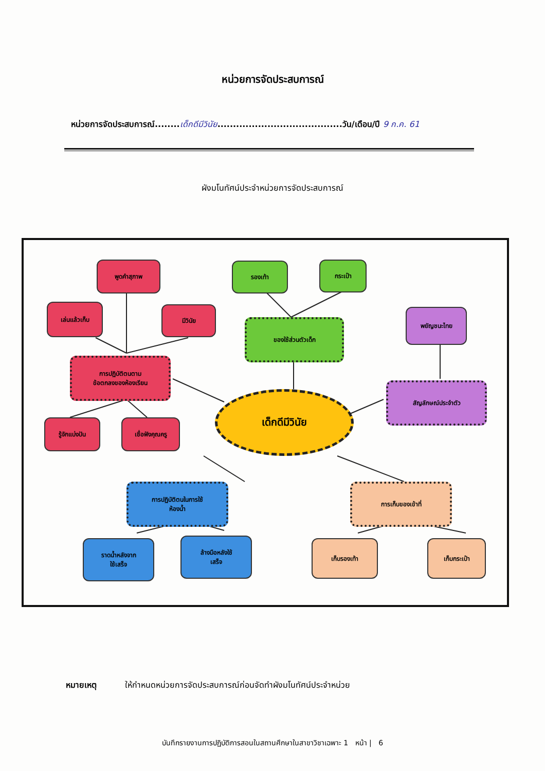หน่วยการจัดประสบการณ์
หน่วยการจัดประสบการณ์........เด็กดีมีวินัย........................................วัน/เดือน/ปี 9 ก.ค. 61
ผังมโนทัศน์ประจำหน่วยการจัดประสบการณ์
พูดคำสุภาพ
เล่นแล้วเก็บ มีวินัย
การปฏิบัติตนตาม
ข้อตกลงของห้องเรียน
รู้จักแบ่งปัน เชื่อฟังคุณครู
รองเท้า กระเป๋า
ของใช้ส่วนตัวเด็ก
พยัญชนะไทย
สัญลักษณ์ประจำตัว
เด็กดีมีวินัย
การปฏิบัติตนในการใช้
ห้องน้ำ
ราดน้ำหลังจาก
ใช้เสร็จ
ล้างมือหลังใช้
เสร็จ
การเก็บของเข้าที่
เก็บรองเท้า เก็บกระเป๋า
หมายเหตุ ให้กำหนดหน่วยการจัดประสบการณ์ก่อนจัดทำผังมโนทัศน์ประจำหน่วย
บันทึกรายงานการปฏิบัติการสอนในสถานศึกษาในสาขาวิชาเฉพาะ 1 หน้า | 6